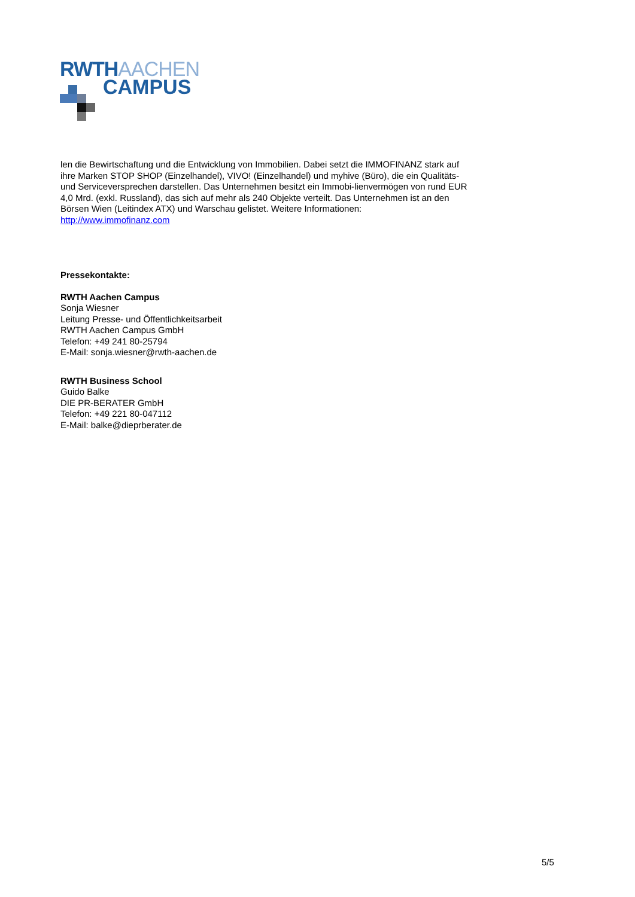RWTHAACHEN
CAMPUS
len die Bewirtschaftung und die Entwicklung von Immobilien. Dabei setzt die IMMOFINANZ stark auf ihre Marken STOP SHOP (Einzelhandel), VIVO! (Einzelhandel) und myhive (Büro), die ein Qualitäts- und Serviceversprechen darstellen. Das Unternehmen besitzt ein Immobi-lienvermögen von rund EUR 4,0 Mrd. (exkl. Russland), das sich auf mehr als 240 Objekte verteilt. Das Unternehmen ist an den Börsen Wien (Leitindex ATX) und Warschau gelistet. Weitere Informationen: http://www.immofinanz.com
Pressekontakte:
RWTH Aachen Campus
Sonja Wiesner
Leitung Presse- und Öffentlichkeitsarbeit
RWTH Aachen Campus GmbH
Telefon: +49 241 80-25794
E-Mail: sonja.wiesner@rwth-aachen.de
RWTH Business School
Guido Balke
DIE PR-BERATER GmbH
Telefon: +49 221 80-047112
E-Mail: balke@dieprberater.de
5/5